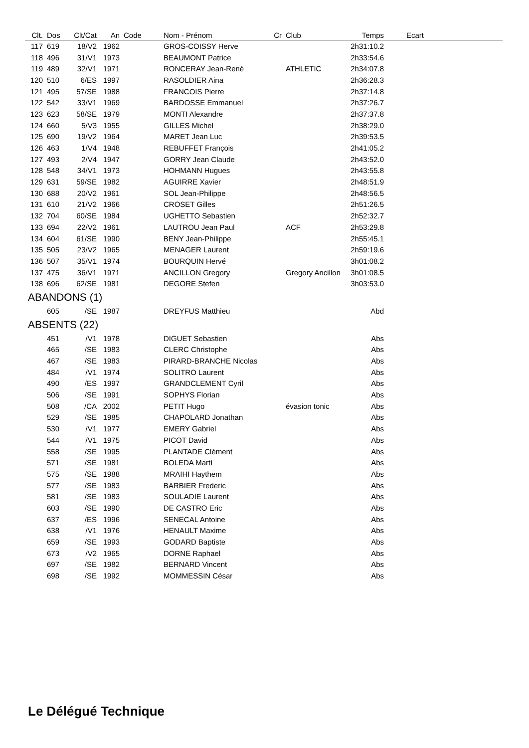| Clt. | Dos | Clt/Cat | An | Code | Nom - Prénom | Cr | Club | Temps | Ecart | |
| --- | --- | --- | --- | --- | --- | --- | --- | --- | --- | --- |
| 117 | 619 | 18/V2 | 1962 | | GROS-COISSY Herve | | | 2h31:10.2 | | |
| 118 | 496 | 31/V1 | 1973 | | BEAUMONT Patrice | | | 2h33:54.6 | | |
| 119 | 489 | 32/V1 | 1971 | | RONCERAY Jean-René | | ATHLETIC | 2h34:07.8 | | |
| 120 | 510 | 6/ES | 1997 | | RASOLDIER Aina | | | 2h36:28.3 | | |
| 121 | 495 | 57/SE | 1988 | | FRANCOIS Pierre | | | 2h37:14.8 | | |
| 122 | 542 | 33/V1 | 1969 | | BARDOSSE Emmanuel | | | 2h37:26.7 | | |
| 123 | 623 | 58/SE | 1979 | | MONTI Alexandre | | | 2h37:37.8 | | |
| 124 | 660 | 5/V3 | 1955 | | GILLES Michel | | | 2h38:29.0 | | |
| 125 | 690 | 19/V2 | 1964 | | MARET Jean Luc | | | 2h39:53.5 | | |
| 126 | 463 | 1/V4 | 1948 | | REBUFFET François | | | 2h41:05.2 | | |
| 127 | 493 | 2/V4 | 1947 | | GORRY Jean Claude | | | 2h43:52.0 | | |
| 128 | 548 | 34/V1 | 1973 | | HOHMANN Hugues | | | 2h43:55.8 | | |
| 129 | 631 | 59/SE | 1982 | | AGUIRRE Xavier | | | 2h48:51.9 | | |
| 130 | 688 | 20/V2 | 1961 | | SOL Jean-Philippe | | | 2h48:56.5 | | |
| 131 | 610 | 21/V2 | 1966 | | CROSET Gilles | | | 2h51:26.5 | | |
| 132 | 704 | 60/SE | 1984 | | UGHETTO Sebastien | | | 2h52:32.7 | | |
| 133 | 694 | 22/V2 | 1961 | | LAUTROU Jean Paul | | ACF | 2h53:29.8 | | |
| 134 | 604 | 61/SE | 1990 | | BENY Jean-Philippe | | | 2h55:45.1 | | |
| 135 | 505 | 23/V2 | 1965 | | MENAGER Laurent | | | 2h59:19.6 | | |
| 136 | 507 | 35/V1 | 1974 | | BOURQUIN Hervé | | | 3h01:08.2 | | |
| 137 | 475 | 36/V1 | 1971 | | ANCILLON Gregory | | Gregory Ancillon | 3h01:08.5 | | |
| 138 | 696 | 62/SE | 1981 | | DEGORE Stefen | | | 3h03:53.0 | | |
| ABANDONS (1) | | | | | | | | | | |
| | 605 | /SE | 1987 | | DREYFUS Matthieu | | | Abd | | |
| ABSENTS (22) | | | | | | | | | | |
| | 451 | /V1 | 1978 | | DIGUET Sebastien | | | Abs | | |
| | 465 | /SE | 1983 | | CLERC Christophe | | | Abs | | |
| | 467 | /SE | 1983 | | PIRARD-BRANCHE Nicolas | | | Abs | | |
| | 484 | /V1 | 1974 | | SOLITRO Laurent | | | Abs | | |
| | 490 | /ES | 1997 | | GRANDCLEMENT Cyril | | | Abs | | |
| | 506 | /SE | 1991 | | SOPHYS Florian | | | Abs | | |
| | 508 | /CA | 2002 | | PETIT Hugo | | évasion tonic | Abs | | |
| | 529 | /SE | 1985 | | CHAPOLARD Jonathan | | | Abs | | |
| | 530 | /V1 | 1977 | | EMERY Gabriel | | | Abs | | |
| | 544 | /V1 | 1975 | | PICOT David | | | Abs | | |
| | 558 | /SE | 1995 | | PLANTADE Clément | | | Abs | | |
| | 571 | /SE | 1981 | | BOLEDA Martí | | | Abs | | |
| | 575 | /SE | 1988 | | MRAIHI Haythem | | | Abs | | |
| | 577 | /SE | 1983 | | BARBIER Frederic | | | Abs | | |
| | 581 | /SE | 1983 | | SOULADIE Laurent | | | Abs | | |
| | 603 | /SE | 1990 | | DE CASTRO Eric | | | Abs | | |
| | 637 | /ES | 1996 | | SENECAL Antoine | | | Abs | | |
| | 638 | /V1 | 1976 | | HENAULT Maxime | | | Abs | | |
| | 659 | /SE | 1993 | | GODARD Baptiste | | | Abs | | |
| | 673 | /V2 | 1965 | | DORNE Raphael | | | Abs | | |
| | 697 | /SE | 1982 | | BERNARD Vincent | | | Abs | | |
| | 698 | /SE | 1992 | | MOMMESSIN César | | | Abs | | |
Le Délégué Technique